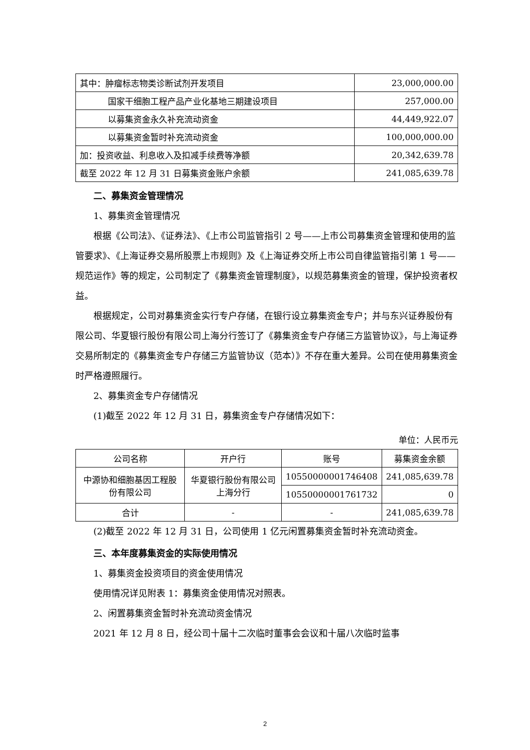| 其中：肿瘤标志物类诊断试剂开发项目 | 23,000,000.00 |
| 国家干细胞工程产品产业化基地三期建设项目 | 257,000.00 |
| 以募集资金永久补充流动资金 | 44,449,922.07 |
| 以募集资金暂时补充流动资金 | 100,000,000.00 |
| 加：投资收益、利息收入及扣减手续费等净额 | 20,342,639.78 |
| 截至 2022 年 12 月 31 日募集资金账户余额 | 241,085,639.78 |
二、募集资金管理情况
1、募集资金管理情况
根据《公司法》、《证券法》、《上市公司监管指引 2 号——上市公司募集资金管理和使用的监管要求》、《上海证券交易所股票上市规则》及《上海证券交所上市公司自律监管指引第 1 号——规范运作》等的规定，公司制定了《募集资金管理制度》，以规范募集资金的管理，保护投资者权益。
根据规定，公司对募集资金实行专户存储，在银行设立募集资金专户；并与东兴证券股份有限公司、华夏银行股份有限公司上海分行签订了《募集资金专户存储三方监管协议》，与上海证券交易所制定的《募集资金专户存储三方监管协议（范本）》不存在重大差异。公司在使用募集资金时严格遵照履行。
2、募集资金专户存储情况
(1)截至 2022 年 12 月 31 日，募集资金专户存储情况如下：
单位：人民币元
| 公司名称 | 开户行 | 账号 | 募集资金余额 |
| --- | --- | --- | --- |
| 中源协和细胞基因工程股份有限公司 | 华夏银行股份有限公司上海分行 | 10550000001746408 | 241,085,639.78 |
| | | 10550000001761732 | 0 |
| 合计 | - | - | 241,085,639.78 |
(2)截至 2022 年 12 月 31 日，公司使用 1 亿元闲置募集资金暂时补充流动资金。
三、本年度募集资金的实际使用情况
1、募集资金投资项目的资金使用情况
使用情况详见附表 1：募集资金使用情况对照表。
2、闲置募集资金暂时补充流动资金情况
2021 年 12 月 8 日，经公司十届十二次临时董事会会议和十届八次临时监事
2